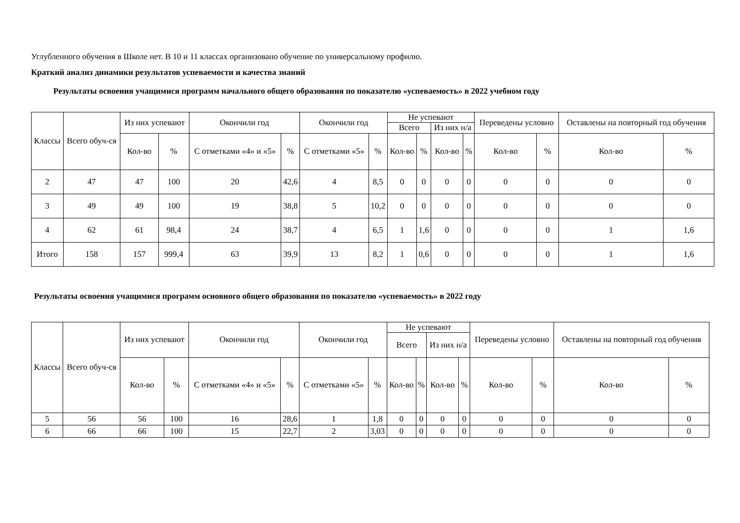Углубленного обучения в Школе нет. В 10 и 11 классах организовано обучение по универсальному профилю.
Краткий анализ динамики результатов успеваемости и качества знаний
Результаты освоения учащимися программ начального общего образования по показателю «успеваемость» в 2022 учебном году
| Классы | Всего обуч-ся | Из них успевают | | Окончили год | | Окончили год | | Не успевают | | | | Переведены условно | | Оставлены на повторный год обучения | |
| --- | --- | --- | --- | --- | --- | --- | --- | --- | --- | --- | --- | --- | --- | --- | --- |
| | | | | | | | | Всего | | Из них н/а | | | | | |
| | | Кол-во | % | С отметками «4» и «5» | % | С отметками «5» | % | Кол-во | % | Кол-во | % | Кол-во | % | Кол-во | % |
| 2 | 47 | 47 | 100 | 20 | 42,6 | 4 | 8,5 | 0 | 0 | 0 | 0 | 0 | 0 | 0 | 0 |
| 3 | 49 | 49 | 100 | 19 | 38,8 | 5 | 10,2 | 0 | 0 | 0 | 0 | 0 | 0 | 0 | 0 |
| 4 | 62 | 61 | 98,4 | 24 | 38,7 | 4 | 6,5 | 1 | 1,6 | 0 | 0 | 0 | 0 | 1 | 1,6 |
| Итого | 158 | 157 | 999,4 | 63 | 39,9 | 13 | 8,2 | 1 | 0,6 | 0 | 0 | 0 | 0 | 1 | 1,6 |
Результаты освоения учащимися программ основного общего образования по показателю «успеваемость» в 2022 году
| Классы | Всего обуч-ся | Из них успевают | | Окончили год | | Окончили год | | Не успевают | | | | Переведены условно | | Оставлены на повторный год обучения | |
| --- | --- | --- | --- | --- | --- | --- | --- | --- | --- | --- | --- | --- | --- | --- | --- |
| | | | | | | | | Всего | | Из них н/а | | | | | |
| | | Кол-во | % | С отметками «4» и «5» | % | С отметками «5» | % | Кол-во | % | Кол-во | % | Кол-во | % | Кол-во | % |
| 5 | 56 | 56 | 100 | 16 | 28,6 | 1 | 1,8 | 0 | 0 | 0 | 0 | 0 | 0 | 0 | 0 |
| 6 | 66 | 66 | 100 | 15 | 22,7 | 2 | 3,03 | 0 | 0 | 0 | 0 | 0 | 0 | 0 | 0 |